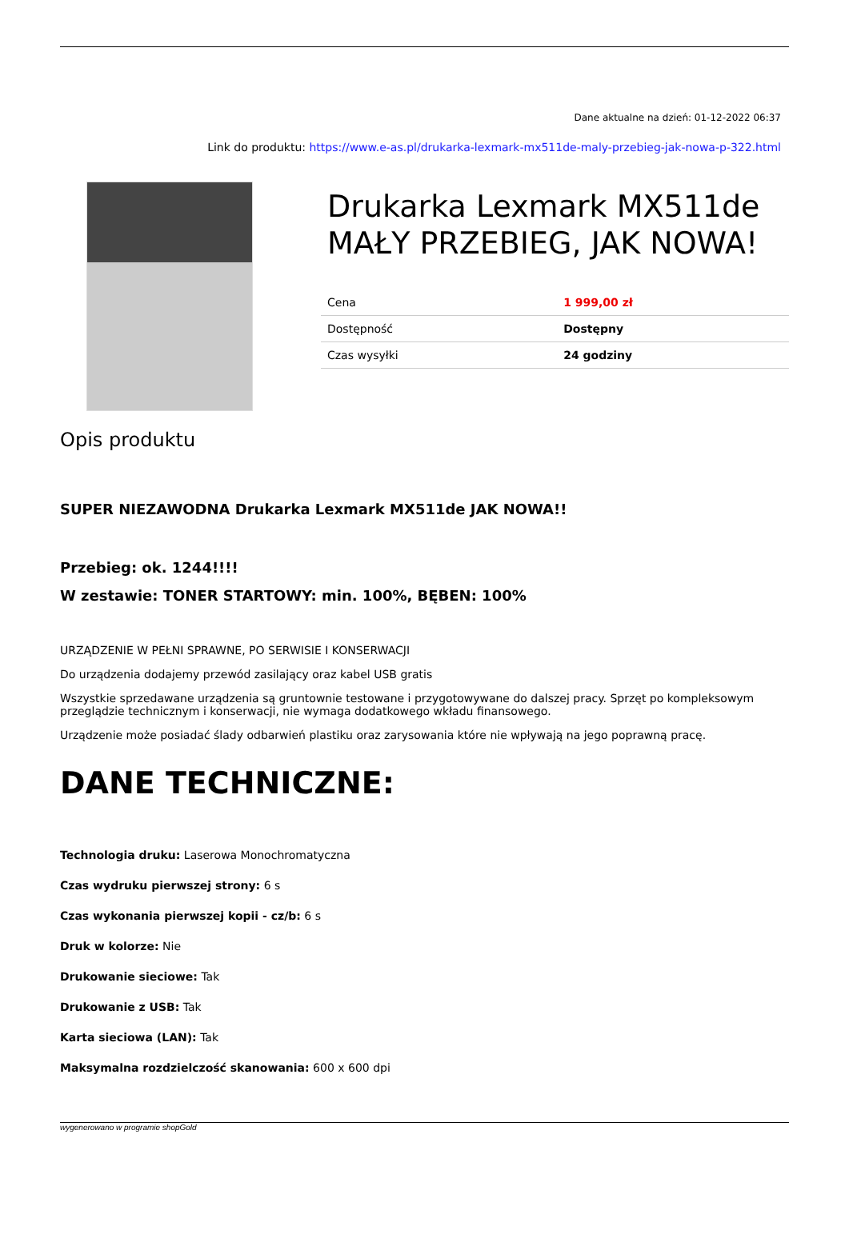Dane aktualne na dzień: 01-12-2022 06:37
Link do produktu: https://www.e-as.pl/drukarka-lexmark-mx511de-maly-przebieg-jak-nowa-p-322.html
Drukarka Lexmark MX511de MAŁY PRZEBIEG, JAK NOWA!
| Cena | 1 999,00 zł |
| Dostępność | Dostępny |
| Czas wysyłki | 24 godziny |
Opis produktu
SUPER NIEZAWODNA Drukarka Lexmark MX511de JAK NOWA!!
Przebieg: ok. 1244!!!!
W zestawie: TONER STARTOWY: min. 100%, BĘBEN: 100%
URZĄDZENIE W PEŁNI SPRAWNE, PO SERWISIE I KONSERWACJI
Do urządzenia dodajemy przewód zasilający oraz kabel USB gratis
Wszystkie sprzedawane urządzenia są gruntownie testowane i przygotowywane do dalszej pracy. Sprzęt po kompleksowym przeglądzie technicznym i konserwacji, nie wymaga dodatkowego wkładu finansowego.
Urządzenie może posiadać ślady odbarwień plastiku oraz zarysowania które nie wpływają na jego poprawną pracę.
DANE TECHNICZNE:
Technologia druku: Laserowa Monochromatyczna
Czas wydruku pierwszej strony: 6 s
Czas wykonania pierwszej kopii - cz/b: 6 s
Druk w kolorze: Nie
Drukowanie sieciowe: Tak
Drukowanie z USB: Tak
Karta sieciowa (LAN): Tak
Maksymalna rozdzielczość skanowania: 600 x 600 dpi
wygenerowano w programie shopGold